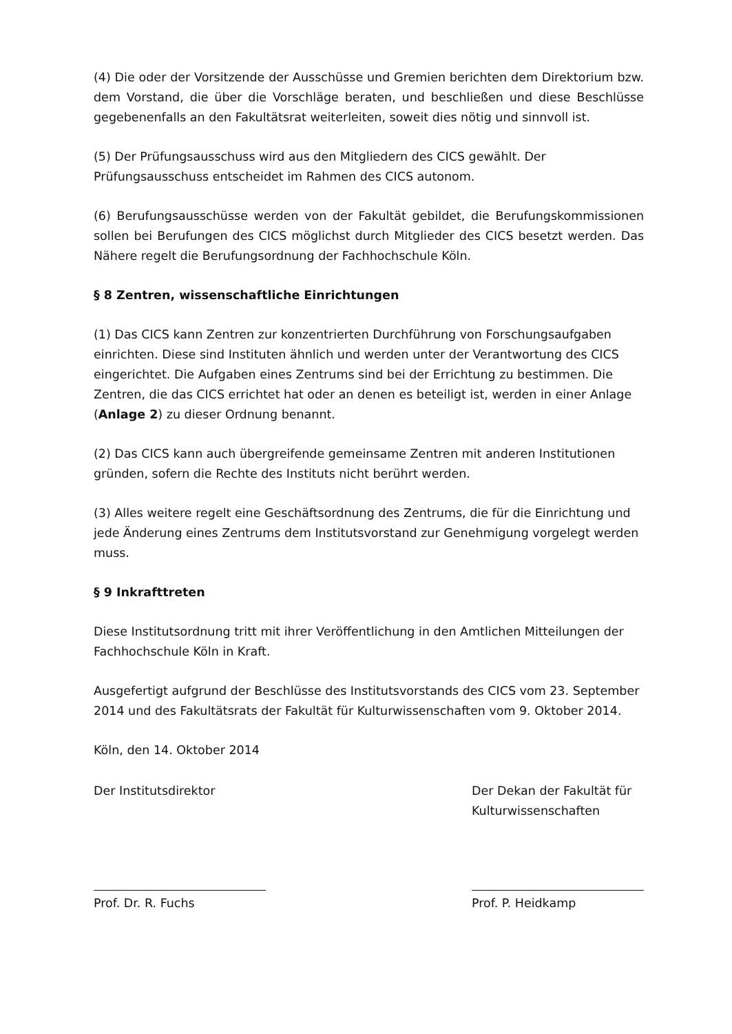(4) Die oder der Vorsitzende der Ausschüsse und Gremien berichten dem Direktorium bzw. dem Vorstand, die über die Vorschläge beraten, und beschließen und diese Beschlüsse gegebenenfalls an den Fakultätsrat weiterleiten, soweit dies nötig und sinnvoll ist.
(5) Der Prüfungsausschuss wird aus den Mitgliedern des CICS gewählt. Der Prüfungsausschuss entscheidet im Rahmen des CICS autonom.
(6) Berufungsausschüsse werden von der Fakultät gebildet, die Berufungskommissionen sollen bei Berufungen des CICS möglichst durch Mitglieder des CICS besetzt werden. Das Nähere regelt die Berufungsordnung der Fachhochschule Köln.
§ 8 Zentren, wissenschaftliche Einrichtungen
(1) Das CICS kann Zentren zur konzentrierten Durchführung von Forschungsaufgaben einrichten. Diese sind Instituten ähnlich und werden unter der Verantwortung des CICS eingerichtet. Die Aufgaben eines Zentrums sind bei der Errichtung zu bestimmen. Die Zentren, die das CICS errichtet hat oder an denen es beteiligt ist, werden in einer Anlage (Anlage 2) zu dieser Ordnung benannt.
(2) Das CICS kann auch übergreifende gemeinsame Zentren mit anderen Institutionen gründen, sofern die Rechte des Instituts nicht berührt werden.
(3) Alles weitere regelt eine Geschäftsordnung des Zentrums, die für die Einrichtung und jede Änderung eines Zentrums dem Institutsvorstand zur Genehmigung vorgelegt werden muss.
§ 9 Inkrafttreten
Diese Institutsordnung tritt mit ihrer Veröffentlichung in den Amtlichen Mitteilungen der Fachhochschule Köln in Kraft.
Ausgefertigt aufgrund der Beschlüsse des Institutsvorstands des CICS vom 23. September 2014 und des Fakultätsrats der Fakultät für Kulturwissenschaften vom 9. Oktober 2014.
Köln, den 14. Oktober 2014
Der Institutsdirektor
Prof. Dr. R. Fuchs
Der Dekan der Fakultät für Kulturwissenschaften
Prof. P. Heidkamp